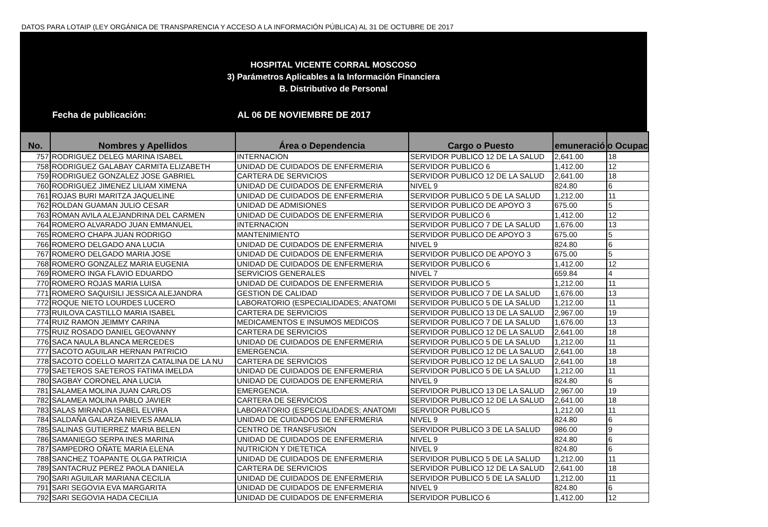DATOS PARA LOTAIP (LEY ORGÁNICA DE TRANSPARENCIA Y ACCESO A LA INFORMACIÓN PÚBLICA) AL 31 DE OCTUBRE DE 2017
HOSPITAL VICENTE CORRAL MOSCOSO
3) Parámetros Aplicables a la Información Financiera
B. Distributivo de Personal
Fecha de publicación: AL 06 DE NOVIEMBRE DE 2017
| No. | Nombres y Apellidos | Área o Dependencia | Cargo o Puesto | emuneració | o Ocupac |
| --- | --- | --- | --- | --- | --- |
| 757 | RODRIGUEZ DELEG MARINA ISABEL | INTERNACION | SERVIDOR PUBLICO 12 DE LA SALUD | 2,641.00 | 18 |
| 758 | RODRIGUEZ GALABAY CARMITA ELIZABETH | UNIDAD DE CUIDADOS DE ENFERMERIA | SERVIDOR PUBLICO 6 | 1,412.00 | 12 |
| 759 | RODRIGUEZ GONZALEZ JOSE GABRIEL | CARTERA DE SERVICIOS | SERVIDOR PUBLICO 12 DE LA SALUD | 2,641.00 | 18 |
| 760 | RODRIGUEZ JIMENEZ LILIAM XIMENA | UNIDAD DE CUIDADOS DE ENFERMERIA | NIVEL 9 | 824.80 | 6 |
| 761 | ROJAS BURI MARITZA JAQUELINE | UNIDAD DE CUIDADOS DE ENFERMERIA | SERVIDOR PUBLICO 5 DE LA SALUD | 1,212.00 | 11 |
| 762 | ROLDAN GUAMAN JULIO CESAR | UNIDAD DE ADMISIONES | SERVIDOR PUBLICO DE APOYO 3 | 675.00 | 5 |
| 763 | ROMAN AVILA ALEJANDRINA DEL CARMEN | UNIDAD DE CUIDADOS DE ENFERMERIA | SERVIDOR PUBLICO 6 | 1,412.00 | 12 |
| 764 | ROMERO ALVARADO JUAN EMMANUEL | INTERNACION | SERVIDOR PUBLICO 7 DE LA SALUD | 1,676.00 | 13 |
| 765 | ROMERO CHAPA JUAN RODRIGO | MANTENIMIENTO | SERVIDOR PUBLICO DE APOYO 3 | 675.00 | 5 |
| 766 | ROMERO DELGADO ANA LUCIA | UNIDAD DE CUIDADOS DE ENFERMERIA | NIVEL 9 | 824.80 | 6 |
| 767 | ROMERO DELGADO MARIA JOSE | UNIDAD DE CUIDADOS DE ENFERMERIA | SERVIDOR PUBLICO DE APOYO 3 | 675.00 | 5 |
| 768 | ROMERO GONZALEZ MARIA EUGENIA | UNIDAD DE CUIDADOS DE ENFERMERIA | SERVIDOR PUBLICO 6 | 1,412.00 | 12 |
| 769 | ROMERO INGA FLAVIO EDUARDO | SERVICIOS GENERALES | NIVEL 7 | 659.84 | 4 |
| 770 | ROMERO ROJAS MARIA LUISA | UNIDAD DE CUIDADOS DE ENFERMERIA | SERVIDOR PUBLICO 5 | 1,212.00 | 11 |
| 771 | ROMERO SAQUISILI JESSICA ALEJANDRA | GESTION DE CALIDAD | SERVIDOR PUBLICO 7 DE LA SALUD | 1,676.00 | 13 |
| 772 | ROQUE NIETO LOURDES LUCERO | LABORATORIO (ESPECIALIDADES; ANATOMI | SERVIDOR PUBLICO 5 DE LA SALUD | 1,212.00 | 11 |
| 773 | RUILOVA CASTILLO MARIA ISABEL | CARTERA DE SERVICIOS | SERVIDOR PUBLICO 13 DE LA SALUD | 2,967.00 | 19 |
| 774 | RUIZ RAMON JEIMMY CARINA | MEDICAMENTOS E INSUMOS MEDICOS | SERVIDOR PUBLICO 7 DE LA SALUD | 1,676.00 | 13 |
| 775 | RUIZ ROSADO DANIEL GEOVANNY | CARTERA DE SERVICIOS | SERVIDOR PUBLICO 12 DE LA SALUD | 2,641.00 | 18 |
| 776 | SACA NAULA BLANCA MERCEDES | UNIDAD DE CUIDADOS DE ENFERMERIA | SERVIDOR PUBLICO 5 DE LA SALUD | 1,212.00 | 11 |
| 777 | SACOTO AGUILAR HERNAN PATRICIO | EMERGENCIA. | SERVIDOR PUBLICO 12 DE LA SALUD | 2,641.00 | 18 |
| 778 | SACOTO COELLO MARITZA CATALINA DE LA NU | CARTERA DE SERVICIOS | SERVIDOR PUBLICO 12 DE LA SALUD | 2,641.00 | 18 |
| 779 | SAETEROS SAETEROS FATIMA IMELDA | UNIDAD DE CUIDADOS DE ENFERMERIA | SERVIDOR PUBLICO 5 DE LA SALUD | 1,212.00 | 11 |
| 780 | SAGBAY CORONEL ANA LUCIA | UNIDAD DE CUIDADOS DE ENFERMERIA | NIVEL 9 | 824.80 | 6 |
| 781 | SALAMEA MOLINA JUAN CARLOS | EMERGENCIA. | SERVIDOR PUBLICO 13 DE LA SALUD | 2,967.00 | 19 |
| 782 | SALAMEA MOLINA PABLO JAVIER | CARTERA DE SERVICIOS | SERVIDOR PUBLICO 12 DE LA SALUD | 2,641.00 | 18 |
| 783 | SALAS MIRANDA ISABEL ELVIRA | LABORATORIO (ESPECIALIDADES; ANATOMI | SERVIDOR PUBLICO 5 | 1,212.00 | 11 |
| 784 | SALDAÑA GALARZA NIEVES AMALIA | UNIDAD DE CUIDADOS DE ENFERMERIA | NIVEL 9 | 824.80 | 6 |
| 785 | SALINAS GUTIERREZ MARIA BELEN | CENTRO DE TRANSFUSION | SERVIDOR PUBLICO 3 DE LA SALUD | 986.00 | 9 |
| 786 | SAMANIEGO SERPA INES MARINA | UNIDAD DE CUIDADOS DE ENFERMERIA | NIVEL 9 | 824.80 | 6 |
| 787 | SAMPEDRO OÑATE MARIA ELENA | NUTRICION Y DIETETICA | NIVEL 9 | 824.80 | 6 |
| 788 | SANCHEZ TOAPANTE OLGA PATRICIA | UNIDAD DE CUIDADOS DE ENFERMERIA | SERVIDOR PUBLICO 5 DE LA SALUD | 1,212.00 | 11 |
| 789 | SANTACRUZ PEREZ PAOLA DANIELA | CARTERA DE SERVICIOS | SERVIDOR PUBLICO 12 DE LA SALUD | 2,641.00 | 18 |
| 790 | SARI AGUILAR MARIANA CECILIA | UNIDAD DE CUIDADOS DE ENFERMERIA | SERVIDOR PUBLICO 5 DE LA SALUD | 1,212.00 | 11 |
| 791 | SARI SEGOVIA EVA MARGARITA | UNIDAD DE CUIDADOS DE ENFERMERIA | NIVEL 9 | 824.80 | 6 |
| 792 | SARI SEGOVIA HADA CECILIA | UNIDAD DE CUIDADOS DE ENFERMERIA | SERVIDOR PUBLICO 6 | 1,412.00 | 12 |